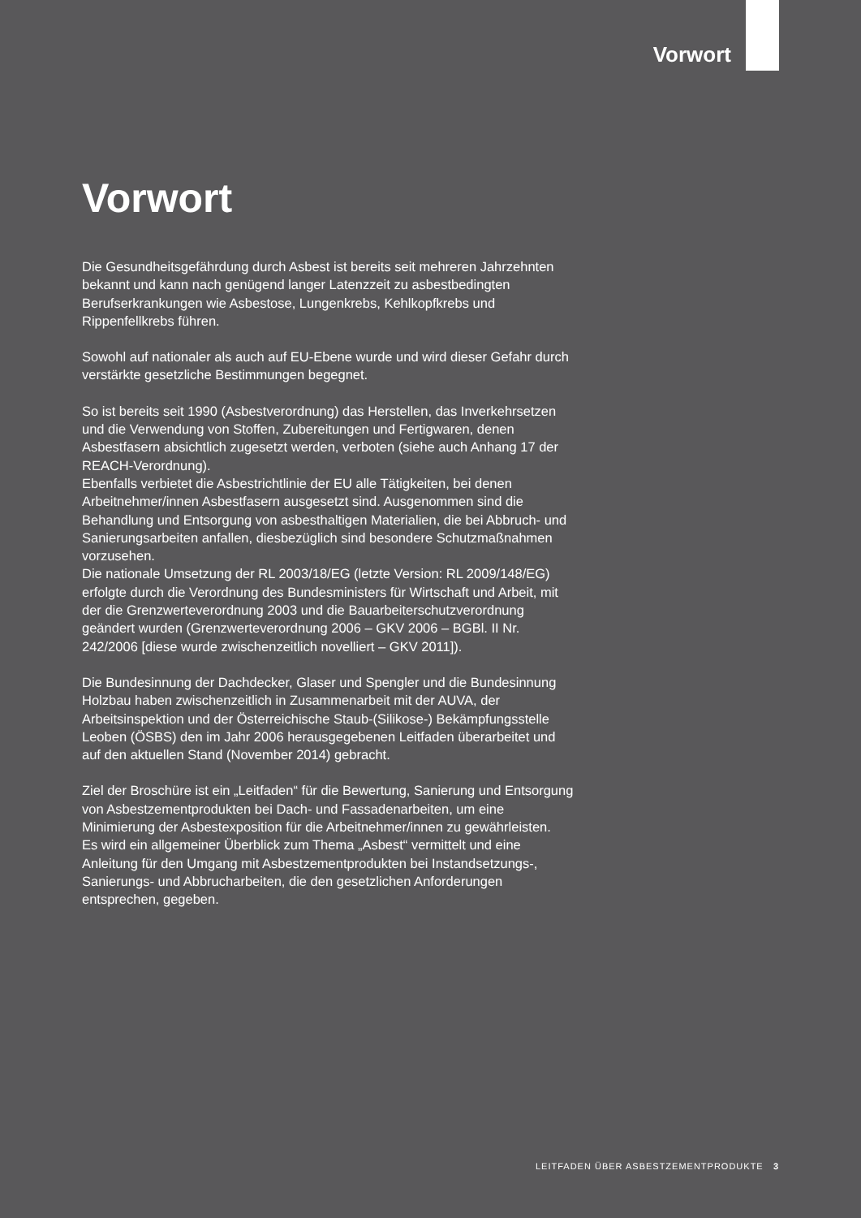Vorwort
Vorwort
Die Gesundheitsgefährdung durch Asbest ist bereits seit mehreren Jahrzehnten bekannt und kann nach genügend langer Latenzzeit zu asbestbedingten Berufserkrankungen wie Asbestose, Lungenkrebs, Kehlkopfkrebs und Rippenfellkrebs führen.
Sowohl auf nationaler als auch auf EU-Ebene wurde und wird dieser Gefahr durch verstärkte gesetzliche Bestimmungen begegnet.
So ist bereits seit 1990 (Asbestverordnung) das Herstellen, das Inverkehrsetzen und die Verwendung von Stoffen, Zubereitungen und Fertigwaren, denen Asbestfasern absichtlich zugesetzt werden, verboten (siehe auch Anhang 17 der REACH-Verordnung).
Ebenfalls verbietet die Asbestrichtlinie der EU alle Tätigkeiten, bei denen Arbeitnehmer/innen Asbestfasern ausgesetzt sind. Ausgenommen sind die Behandlung und Entsorgung von asbesthaltigen Materialien, die bei Abbruch- und Sanierungsarbeiten anfallen, diesbezüglich sind besondere Schutzmaßnahmen vorzusehen.
Die nationale Umsetzung der RL 2003/18/EG (letzte Version: RL 2009/148/EG) erfolgte durch die Verordnung des Bundesministers für Wirtschaft und Arbeit, mit der die Grenzwerteverordnung 2003 und die Bauarbeiterschutzverordnung geändert wurden (Grenzwerteverordnung 2006 – GKV 2006 – BGBl. II Nr. 242/2006 [diese wurde zwischenzeitlich novelliert – GKV 2011]).
Die Bundesinnung der Dachdecker, Glaser und Spengler und die Bundesinnung Holzbau haben zwischenzeitlich in Zusammenarbeit mit der AUVA, der Arbeitsinspektion und der Österreichische Staub-(Silikose-) Bekämpfungsstelle Leoben (ÖSBS) den im Jahr 2006 herausgegebenen Leitfaden überarbeitet und auf den aktuellen Stand (November 2014) gebracht.
Ziel der Broschüre ist ein „Leitfaden“ für die Bewertung, Sanierung und Entsorgung von Asbestzementprodukten bei Dach- und Fassadenarbeiten, um eine Minimierung der Asbestexposition für die Arbeitnehmer/innen zu gewährleisten.
Es wird ein allgemeiner Überblick zum Thema „Asbest“ vermittelt und eine Anleitung für den Umgang mit Asbestzementprodukten bei Instandsetzungs-, Sanierungs- und Abbrucharbeiten, die den gesetzlichen Anforderungen entsprechen, gegeben.
LEITFADEN ÜBER ASBESTZEMENTPRODUKTE 3